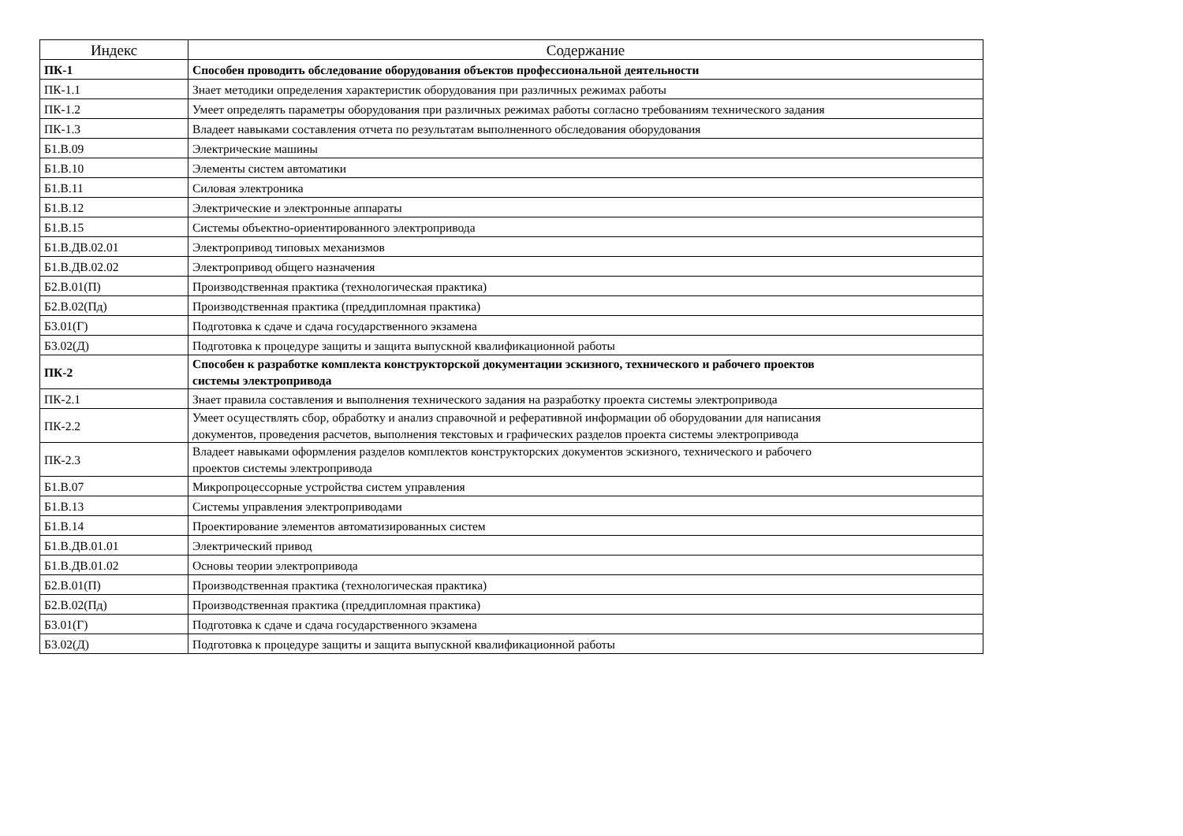| Индекс | Содержание |
| --- | --- |
| ПК-1 | Способен проводить обследование оборудования объектов профессиональной деятельности |
| ПК-1.1 | Знает методики определения характеристик оборудования при различных режимах работы |
| ПК-1.2 | Умеет определять параметры оборудования при различных режимах работы согласно требованиям технического задания |
| ПК-1.3 | Владеет навыками составления отчета по результатам выполненного обследования оборудования |
| Б1.В.09 | Электрические машины |
| Б1.В.10 | Элементы систем автоматики |
| Б1.В.11 | Силовая электроника |
| Б1.В.12 | Электрические и электронные аппараты |
| Б1.В.15 | Системы объектно-ориентированного электропривода |
| Б1.В.ДВ.02.01 | Электропривод типовых механизмов |
| Б1.В.ДВ.02.02 | Электропривод общего назначения |
| Б2.В.01(П) | Производственная практика (технологическая практика) |
| Б2.В.02(Пд) | Производственная практика (преддипломная практика) |
| Б3.01(Г) | Подготовка к сдаче и сдача государственного экзамена |
| Б3.02(Д) | Подготовка к процедуре защиты и защита выпускной квалификационной работы |
| ПК-2 | Способен к разработке комплекта конструкторской документации эскизного, технического и рабочего проектов системы электропривода |
| ПК-2.1 | Знает правила составления и выполнения технического задания на разработку проекта системы электропривода |
| ПК-2.2 | Умеет осуществлять сбор, обработку и анализ справочной и реферативной информации об оборудовании для написания документов, проведения расчетов, выполнения текстовых и графических разделов проекта системы электропривода |
| ПК-2.3 | Владеет навыками оформления разделов комплектов конструкторских документов эскизного, технического и рабочего проектов системы электропривода |
| Б1.В.07 | Микропроцессорные устройства систем управления |
| Б1.В.13 | Системы управления электроприводами |
| Б1.В.14 | Проектирование элементов автоматизированных систем |
| Б1.В.ДВ.01.01 | Электрический привод |
| Б1.В.ДВ.01.02 | Основы теории электропривода |
| Б2.В.01(П) | Производственная практика (технологическая практика) |
| Б2.В.02(Пд) | Производственная практика (преддипломная практика) |
| Б3.01(Г) | Подготовка к сдаче и сдача государственного экзамена |
| Б3.02(Д) | Подготовка к процедуре защиты и защита выпускной квалификационной работы |